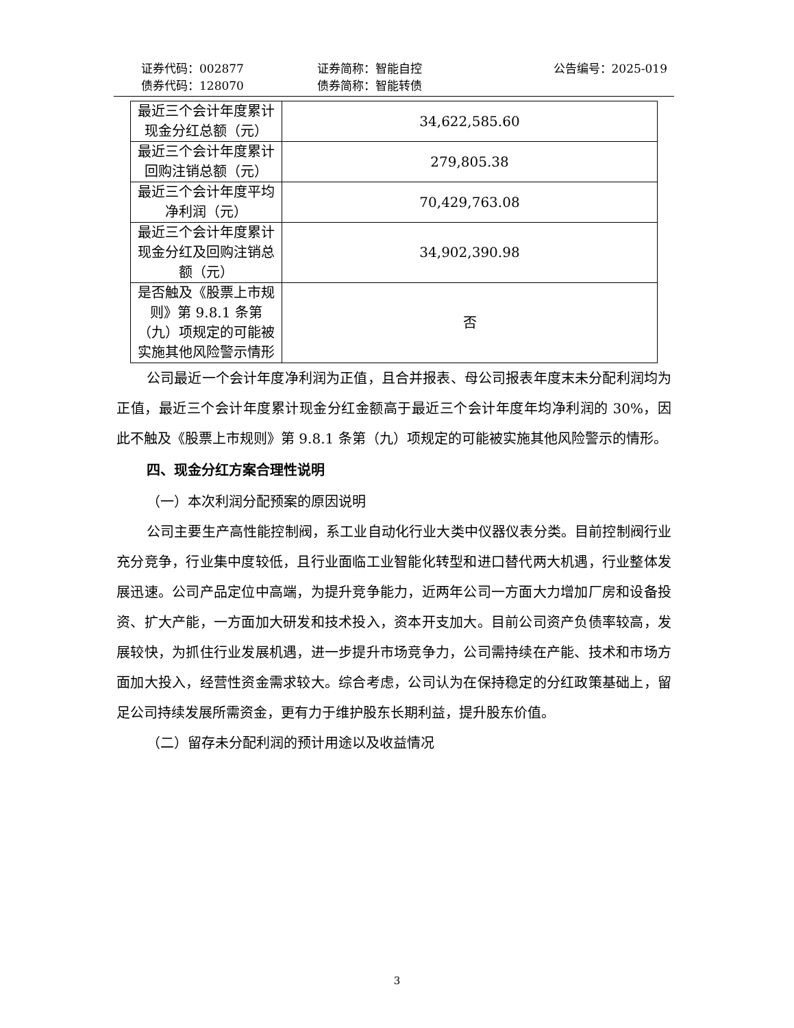证券代码：002877 证券简称：智能自控 公告编号：2025-019
债券代码：128070 债券简称：智能转债
| 最近三个会计年度累计现金分红总额（元） | 34,622,585.60 |
| 最近三个会计年度累计回购注销总额（元） | 279,805.38 |
| 最近三个会计年度平均净利润（元） | 70,429,763.08 |
| 最近三个会计年度累计现金分红及回购注销总额（元） | 34,902,390.98 |
| 是否触及《股票上市规则》第 9.8.1 条第（九）项规定的可能被实施其他风险警示情形 | 否 |
公司最近一个会计年度净利润为正值，且合并报表、母公司报表年度末未分配利润均为正值，最近三个会计年度累计现金分红金额高于最近三个会计年度年均净利润的 30%，因此不触及《股票上市规则》第 9.8.1 条第（九）项规定的可能被实施其他风险警示的情形。
四、现金分红方案合理性说明
（一）本次利润分配预案的原因说明
公司主要生产高性能控制阀，系工业自动化行业大类中仪器仪表分类。目前控制阀行业充分竞争，行业集中度较低，且行业面临工业智能化转型和进口替代两大机遇，行业整体发展迅速。公司产品定位中高端，为提升竞争能力，近两年公司一方面大力增加厂房和设备投资、扩大产能，一方面加大研发和技术投入，资本开支加大。目前公司资产负债率较高，发展较快，为抓住行业发展机遇，进一步提升市场竞争力，公司需持续在产能、技术和市场方面加大投入，经营性资金需求较大。综合考虑，公司认为在保持稳定的分红政策基础上，留足公司持续发展所需资金，更有力于维护股东长期利益，提升股东价值。
（二）留存未分配利润的预计用途以及收益情况
3